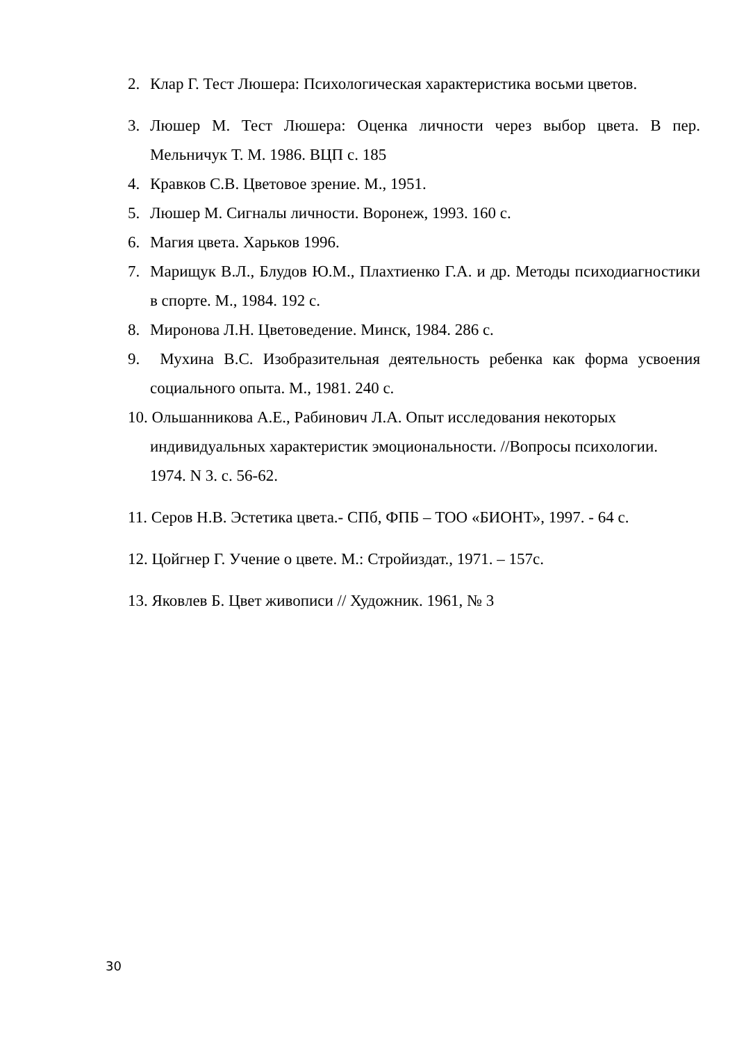2. Клар Г. Тест Люшера: Психологическая характеристика восьми цветов.
3. Люшер М. Тест Люшера: Оценка личности через выбор цвета. В пер. Мельничук Т. М. 1986. ВЦП с. 185
4. Кравков С.В. Цветовое зрение. М., 1951.
5. Люшер М. Сигналы личности. Воронеж, 1993. 160 с.
6. Магия цвета. Харьков 1996.
7. Марищук В.Л., Блудов Ю.М., Плахтиенко Г.А. и др. Методы психодиагностики в спорте. М., 1984. 192 с.
8. Миронова Л.Н. Цветоведение. Минск, 1984. 286 с.
9. Мухина В.С. Изобразительная деятельность ребенка как форма усвоения социального опыта. М., 1981. 240 с.
10. Ольшанникова А.Е., Рабинович Л.А. Опыт исследования некоторых
индивидуальных характеристик эмоциональности. //Вопросы психологии.
1974. N 3. с. 56-62.
11. Серов Н.В. Эстетика цвета.- СПб, ФПБ – ТОО «БИОНТ», 1997. - 64 с.
12. Цойгнер Г. Учение о цвете. М.: Стройиздат., 1971. – 157с.
13. Яковлев Б. Цвет живописи // Художник. 1961, № 3
30